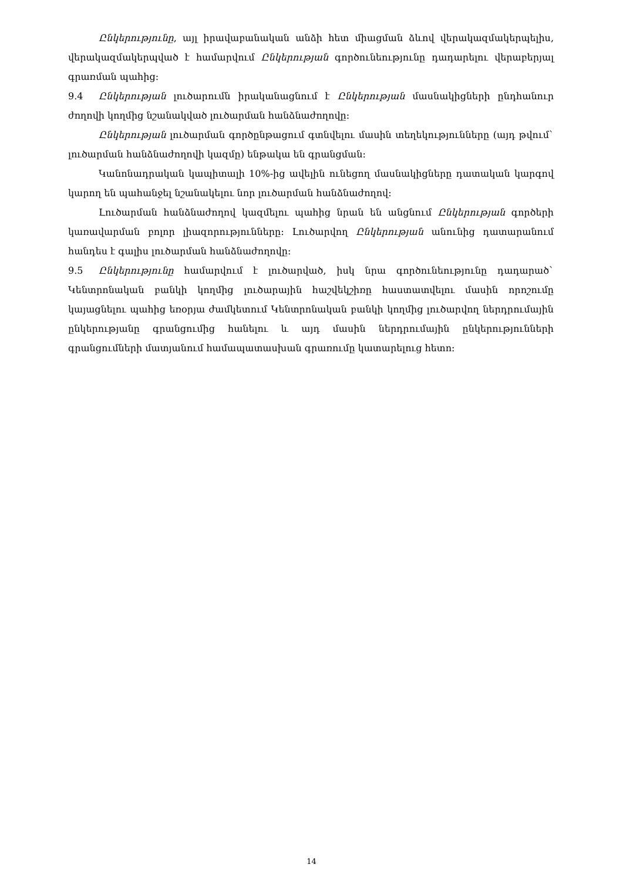Ընկերությունը, այլ իրավաբանական անձի հետ միացման ձևով վերակազմակերպելիս, վերակազմակերպված է համարվում Ընկերության գործունեությունը դադարելու վերաբերյալ գրառման պահից:
9.4 Ընկերության լուծարումն իրականացնում է Ընկերության մասնակիցների ընդհանուր ժողովի կողմից նշանակված լուծարման հանձնաժողովը:
Ընկերության լուծարման գործընթացում գտնվելու մասին տեղեկությունները (այդ թվում` լուծարման հանձնաժողովի կազմը) ենթակա են գրանցման:
Կանոնադրական կապիտալի 10%-ից ավելին ունեցող մասնակիցները դատական կարգով կարող են պահանջել նշանակելու նոր լուծարման հանձնաժողով:
Լուծարման հանձնաժողով կազմելու պահից նրան են անցնում Ընկերության գործերի կառավարման բոլոր լիազորությունները: Լուծարվող Ընկերության անունից դատարանում հանդես է գալիս լուծարման հանձնաժողովը:
9.5 Ընկերությունը համարվում է լուծարված, իսկ նրա գործունեությունը դադարած` Կենտրոնական բանկի կողմից լուծարային հաշվեկշիռը հաստատվելու մասին որոշումը կայացնելու պահից եռօրյա ժամկետում Կենտրոնական բանկի կողմից լուծարվող ներդրումային ընկերությանը գրանցումից հանելու և այդ մասին ներդրումային ընկերությունների գրանցումների մատյանում համապատասխան գրառումը կատարելուց հետո:
14